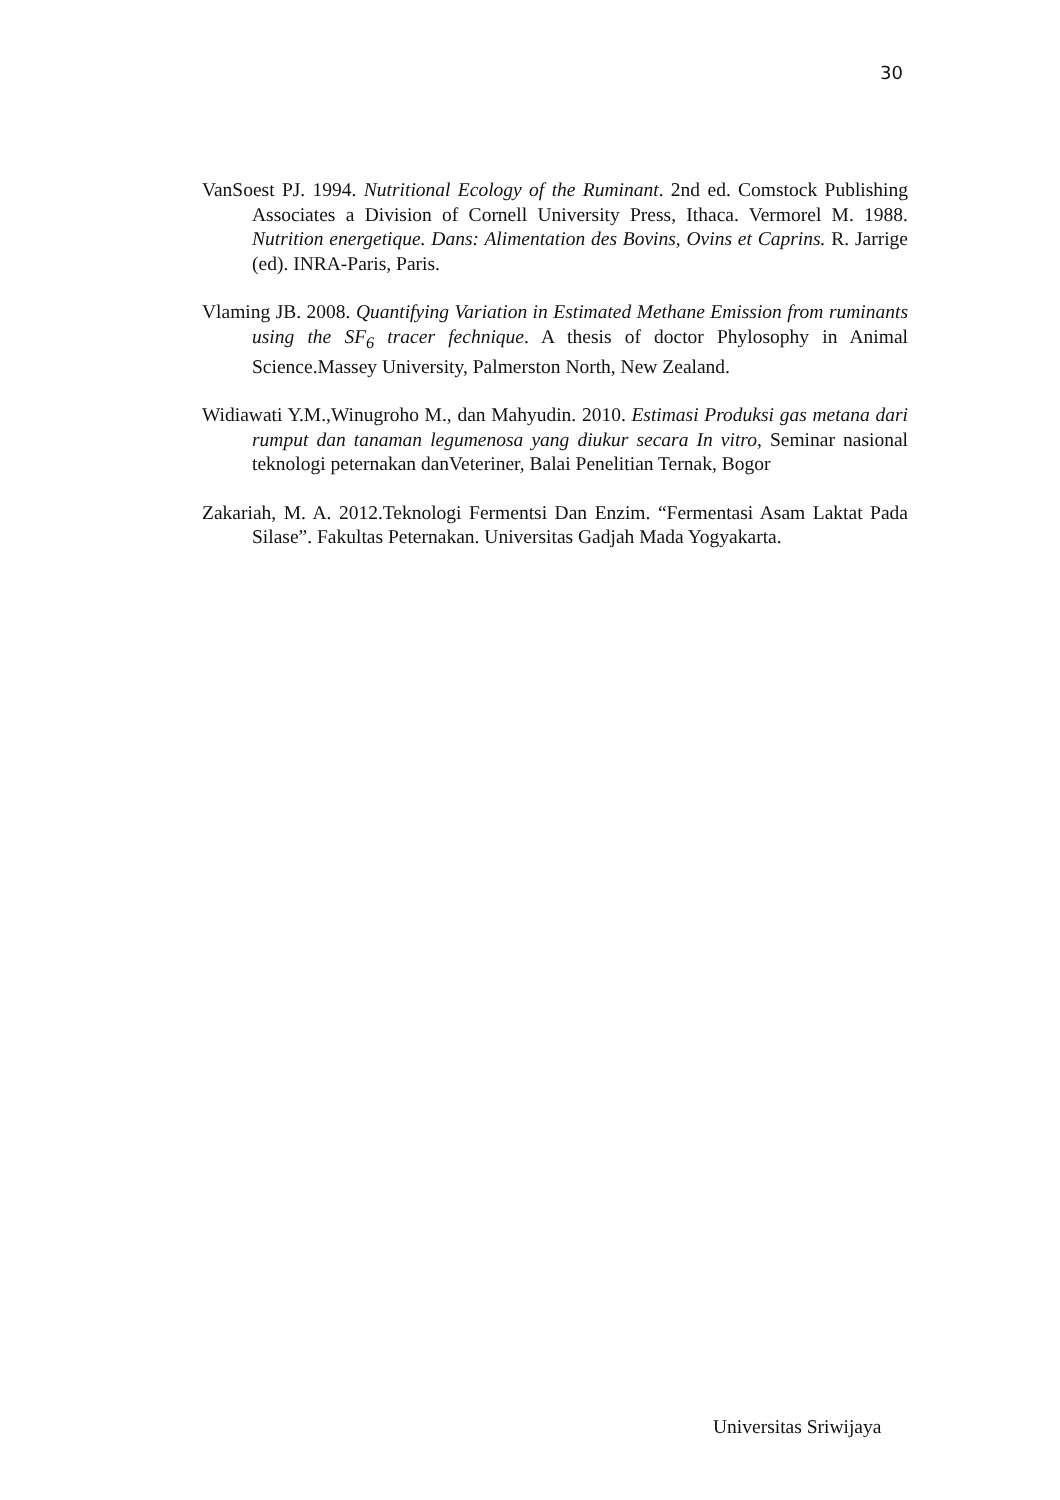30
VanSoest PJ. 1994. Nutritional Ecology of the Ruminant. 2nd ed. Comstock Publishing Associates a Division of Cornell University Press, Ithaca. Vermorel M. 1988. Nutrition energetique. Dans: Alimentation des Bovins, Ovins et Caprins. R. Jarrige (ed). INRA-Paris, Paris.
Vlaming JB. 2008. Quantifying Variation in Estimated Methane Emission from ruminants using the SF<sub>6</sub> tracer fechnique. A thesis of doctor Phylosophy in Animal Science.Massey University, Palmerston North, New Zealand.
Widiawati Y.M.,Winugroho M., dan Mahyudin. 2010. Estimasi Produksi gas metana dari rumput dan tanaman legumenosa yang diukur secara In vitro, Seminar nasional teknologi peternakan danVeteriner, Balai Penelitian Ternak, Bogor
Zakariah, M. A. 2012.Teknologi Fermentsi Dan Enzim. “Fermentasi Asam Laktat Pada Silase”. Fakultas Peternakan. Universitas Gadjah Mada Yogyakarta.
Universitas Sriwijaya